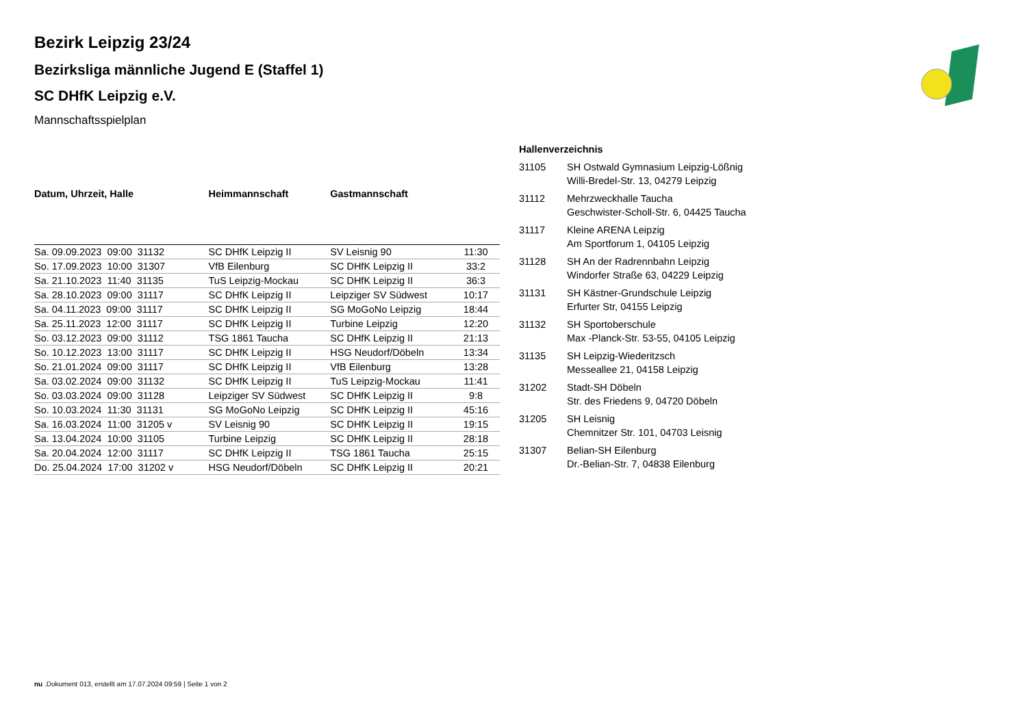Bezirk Leipzig 23/24
Bezirksliga männliche Jugend E (Staffel 1)
SC DHfK Leipzig e.V.
Mannschaftsspielplan
| Datum, Uhrzeit, Halle | Heimmannschaft | Gastmannschaft | |
| --- | --- | --- | --- |
| Sa. 09.09.2023 09:00 31132 | SC DHfK Leipzig II | SV Leisnig 90 | 11:30 |
| So. 17.09.2023 10:00 31307 | VfB Eilenburg | SC DHfK Leipzig II | 33:2 |
| Sa. 21.10.2023 11:40 31135 | TuS Leipzig-Mockau | SC DHfK Leipzig II | 36:3 |
| Sa. 28.10.2023 09:00 31117 | SC DHfK Leipzig II | Leipziger SV Südwest | 10:17 |
| Sa. 04.11.2023 09:00 31117 | SC DHfK Leipzig II | SG MoGoNo Leipzig | 18:44 |
| Sa. 25.11.2023 12:00 31117 | SC DHfK Leipzig II | Turbine Leipzig | 12:20 |
| So. 03.12.2023 09:00 31112 | TSG 1861 Taucha | SC DHfK Leipzig II | 21:13 |
| So. 10.12.2023 13:00 31117 | SC DHfK Leipzig II | HSG Neudorf/Döbeln | 13:34 |
| So. 21.01.2024 09:00 31117 | SC DHfK Leipzig II | VfB Eilenburg | 13:28 |
| Sa. 03.02.2024 09:00 31132 | SC DHfK Leipzig II | TuS Leipzig-Mockau | 11:41 |
| So. 03.03.2024 09:00 31128 | Leipziger SV Südwest | SC DHfK Leipzig II | 9:8 |
| So. 10.03.2024 11:30 31131 | SG MoGoNo Leipzig | SC DHfK Leipzig II | 45:16 |
| Sa. 16.03.2024 11:00 31205 v | SV Leisnig 90 | SC DHfK Leipzig II | 19:15 |
| Sa. 13.04.2024 10:00 31105 | Turbine Leipzig | SC DHfK Leipzig II | 28:18 |
| Sa. 20.04.2024 12:00 31117 | SC DHfK Leipzig II | TSG 1861 Taucha | 25:15 |
| Do. 25.04.2024 17:00 31202 v | HSG Neudorf/Döbeln | SC DHfK Leipzig II | 20:21 |
| Hallenverzeichnis | |
| --- | --- |
| 31105 | SH Ostwald Gymnasium Leipzig-Lößnig Willi-Bredel-Str. 13, 04279 Leipzig |
| 31112 | Mehrzweckhalle Taucha Geschwister-Scholl-Str. 6, 04425 Taucha |
| 31117 | Kleine ARENA Leipzig Am Sportforum 1, 04105 Leipzig |
| 31128 | SH An der Radrennbahn Leipzig Windorfer Straße 63, 04229 Leipzig |
| 31131 | SH Kästner-Grundschule Leipzig Erfurter Str, 04155 Leipzig |
| 31132 | SH Sportoberschule Max -Planck-Str. 53-55, 04105 Leipzig |
| 31135 | SH Leipzig-Wiederitzsch Messeallee 21, 04158 Leipzig |
| 31202 | Stadt-SH Döbeln Str. des Friedens 9, 04720 Döbeln |
| 31205 | SH Leisnig Chemnitzer Str. 101, 04703 Leisnig |
| 31307 | Belian-SH Eilenburg Dr.-Belian-Str. 7, 04838 Eilenburg |
nu .Dokument 013, erstellt am 17.07.2024 09:59 | Seite 1 von 2